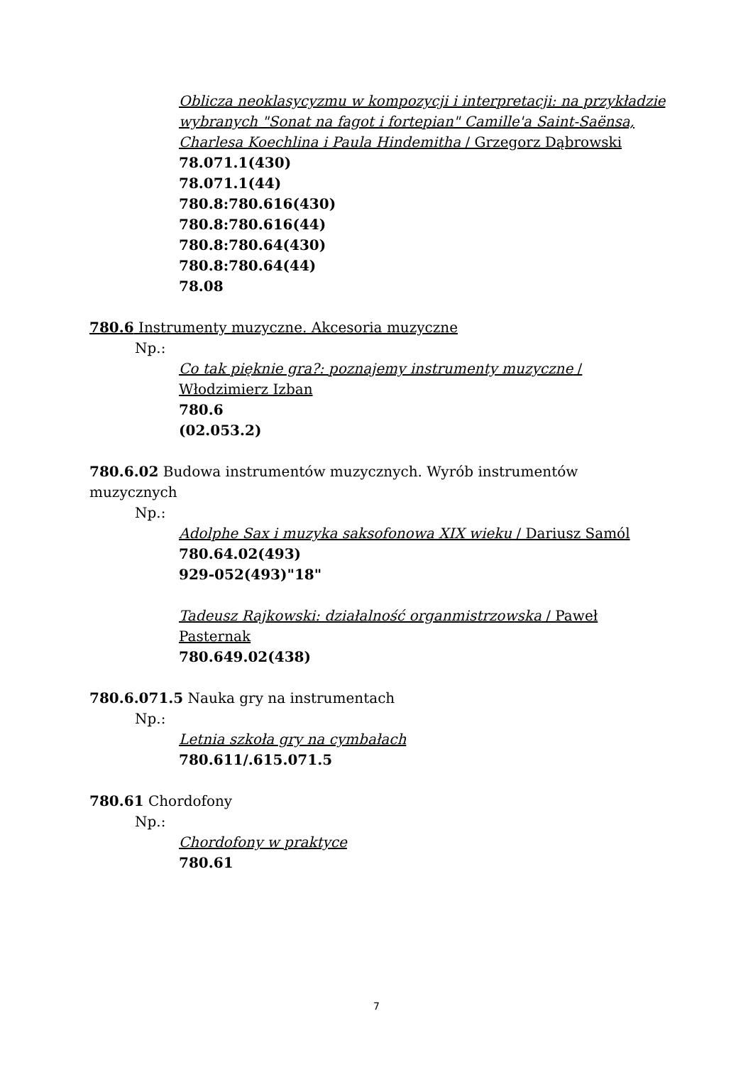Oblicza neoklasycyzmu w kompozycji i interpretacji: na przykładzie wybranych "Sonat na fagot i fortepian" Camille'a Saint-Saënsa, Charlesa Koechlina i Paula Hindemitha / Grzegorz Dąbrowski
78.071.1(430)
78.071.1(44)
780.8:780.616(430)
780.8:780.616(44)
780.8:780.64(430)
780.8:780.64(44)
78.08
780.6 Instrumenty muzyczne. Akcesoria muzyczne
Np.:
Co tak pięknie gra?: poznajemy instrumenty muzyczne / Włodzimierz Izban
780.6
(02.053.2)
780.6.02 Budowa instrumentów muzycznych. Wyrób instrumentów muzycznych
Np.:
Adolphe Sax i muzyka saksofonowa XIX wieku / Dariusz Samól
780.64.02(493)
929-052(493)"18"
Tadeusz Rajkowski: działalność organmistrzowska / Paweł Pasternak
780.649.02(438)
780.6.071.5 Nauka gry na instrumentach
Np.:
Letnia szkoła gry na cymbałach
780.611/.615.071.5
780.61 Chordofony
Np.:
Chordofony w praktyce
780.61
7